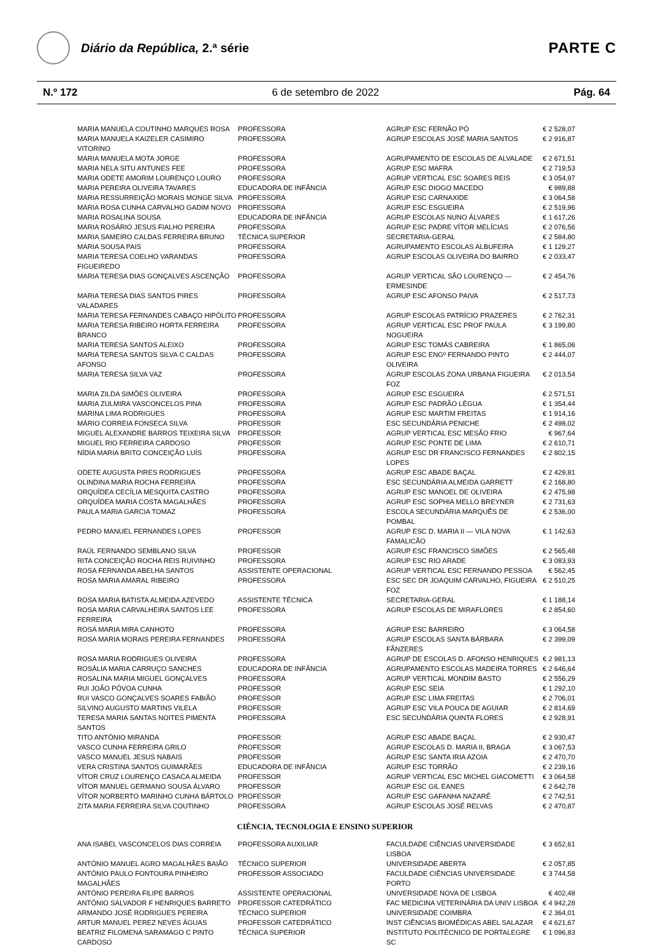Diário da República, 2.ª série
PARTE C
N.º 172 6 de setembro de 2022 Pág. 64
| MARIA MANUELA COUTINHO MARQUES ROSA | PROFESSORA | AGRUP ESC FERNÃO PÓ | € 2 528,07 |
| MARIA MANUELA KAIZELER CASIMIRO VITORINO | PROFESSORA | AGRUP ESCOLAS JOSÉ MARIA SANTOS | € 2 916,87 |
| MARIA MANUELA MOTA JORGE | PROFESSORA | AGRUPAMENTO DE ESCOLAS DE ALVALADE | € 2 671,51 |
| MARIA NELA SITU ANTUNES FEE | PROFESSORA | AGRUP ESC MAFRA | € 2 719,53 |
| MARIA ODETE AMORIM LOURENÇO LOURO | PROFESSORA | AGRUP VERTICAL ESC SOARES REIS | € 3 054,97 |
| MARIA PEREIRA OLIVEIRA TAVARES | EDUCADORA DE INFÂNCIA | AGRUP ESC DIOGO MACEDO | € 989,88 |
| MARIA RESSURREIÇÃO MORAIS MONGE SILVA | PROFESSORA | AGRUP ESC CARNAXIDE | € 3 064,58 |
| MARIA ROSA CUNHA CARVALHO GADIM NOVO | PROFESSORA | AGRUP ESC ESGUEIRA | € 2 519,96 |
| MARIA ROSALINA SOUSA | EDUCADORA DE INFÂNCIA | AGRUP ESCOLAS NUNO ÁLVARES | € 1 617,26 |
| MARIA ROSÁRIO JESUS FIALHO PEREIRA | PROFESSORA | AGRUP ESC PADRE VÍTOR MELÍCIAS | € 2 076,56 |
| MARIA SAMEIRO CALDAS FERREIRA BRUNO | TÉCNICA SUPERIOR | SECRETARIA-GERAL | € 2 584,80 |
| MARIA SOUSA PAIS | PROFESSORA | AGRUPAMENTO ESCOLAS ALBUFEIRA | € 1 129,27 |
| MARIA TERESA COELHO VARANDAS FIGUEIREDO | PROFESSORA | AGRUP ESCOLAS OLIVEIRA DO BAIRRO | € 2 033,47 |
| MARIA TERESA DIAS GONÇALVES ASCENÇÃO | PROFESSORA | AGRUP VERTICAL SÃO LOURENÇO — ERMESINDE | € 2 454,76 |
| MARIA TERESA DIAS SANTOS PIRES VALADARES | PROFESSORA | AGRUP ESC AFONSO PAIVA | € 2 517,73 |
| MARIA TERESA FERNANDES CABAÇO HIPÓLITO | PROFESSORA | AGRUP ESCOLAS PATRÍCIO PRAZERES | € 2 762,31 |
| MARIA TERESA RIBEIRO HORTA FERREIRA BRANCO | PROFESSORA | AGRUP VERTICAL ESC PROF PAULA NOGUEIRA | € 3 199,80 |
| MARIA TERESA SANTOS ALEIXO | PROFESSORA | AGRUP ESC TOMÁS CABREIRA | € 1 865,06 |
| MARIA TERESA SANTOS SILVA C CALDAS AFONSO | PROFESSORA | AGRUP ESC ENGº FERNANDO PINTO OLIVEIRA | € 2 444,07 |
| MARIA TERESA SILVA VAZ | PROFESSORA | AGRUP ESCOLAS ZONA URBANA FIGUEIRA FOZ | € 2 013,54 |
| MARIA ZILDA SIMÕES OLIVEIRA | PROFESSORA | AGRUP ESC ESGUEIRA | € 2 571,51 |
| MARIA ZULMIRA VASCONCELOS PINA | PROFESSORA | AGRUP ESC PADRÃO LÉGUA | € 1 354,44 |
| MARINA LIMA RODRIGUES | PROFESSORA | AGRUP ESC MARTIM FREITAS | € 1 914,16 |
| MÁRIO CORREIA FONSECA SILVA | PROFESSOR | ESC SECUNDÁRIA PENICHE | € 2 498,02 |
| MIGUEL ALEXANDRE BARROS TEIXEIRA SILVA | PROFESSOR | AGRUP VERTICAL ESC MESÃO FRIO | € 967,64 |
| MIGUEL RIO FERREIRA CARDOSO | PROFESSOR | AGRUP ESC PONTE DE LIMA | € 2 610,71 |
| NÍDIA MARIA BRITO CONCEIÇÃO LUÍS | PROFESSORA | AGRUP ESC DR FRANCISCO FERNANDES LOPES | € 2 802,15 |
| ODETE AUGUSTA PIRES RODRIGUES | PROFESSORA | AGRUP ESC ABADE BAÇAL | € 2 429,81 |
| OLINDINA MARIA ROCHA FERREIRA | PROFESSORA | ESC SECUNDÁRIA ALMEIDA GARRETT | € 2 168,80 |
| ORQUÍDEA CECÍLIA MESQUITA CASTRO | PROFESSORA | AGRUP ESC MANOEL DE OLIVEIRA | € 2 475,98 |
| ORQUÍDEA MARIA COSTA MAGALHÃES | PROFESSORA | AGRUP ESC SOPHIA MELLO BREYNER | € 2 731,63 |
| PAULA MARIA GARCIA TOMAZ | PROFESSORA | ESCOLA SECUNDÁRIA MARQUÊS DE POMBAL | € 2 536,00 |
| PEDRO MANUEL FERNANDES LOPES | PROFESSOR | AGRUP ESC D. MARIA II — VILA NOVA FAMALICÃO | € 1 142,63 |
| RAÚL FERNANDO SEMBLANO SILVA | PROFESSOR | AGRUP ESC FRANCISCO SIMÕES | € 2 565,48 |
| RITA CONCEIÇÃO ROCHA REIS RUIVINHO | PROFESSORA | AGRUP ESC RIO ARADE | € 3 083,93 |
| ROSA FERNANDA ABELHA SANTOS | ASSISTENTE OPERACIONAL | AGRUP VERTICAL ESC FERNANDO PESSOA | € 562,45 |
| ROSA MARIA AMARAL RIBEIRO | PROFESSORA | ESC SEC DR JOAQUIM CARVALHO, FIGUEIRA FOZ | € 2 510,25 |
| ROSA MARIA BATISTA ALMEIDA AZEVEDO | ASSISTENTE TÉCNICA | SECRETARIA-GERAL | € 1 188,14 |
| ROSA MARIA CARVALHEIRA SANTOS LEE FERREIRA | PROFESSORA | AGRUP ESCOLAS DE MIRAFLORES | € 2 854,60 |
| ROSA MARIA MIRA CANHOTO | PROFESSORA | AGRUP ESC BARREIRO | € 3 064,58 |
| ROSA MARIA MORAIS PEREIRA FERNANDES | PROFESSORA | AGRUP ESCOLAS SANTA BÁRBARA FÃNZERES | € 2 399,09 |
| ROSA MARIA RODRIGUES OLIVEIRA | PROFESSORA | AGRUP DE ESCOLAS D. AFONSO HENRIQUES | € 2 981,13 |
| ROSÁLIA MARIA CARRUÇO SANCHES | EDUCADORA DE INFÂNCIA | AGRUPAMENTO ESCOLAS MADEIRA TORRES | € 2 646,64 |
| ROSALINA MARIA MIGUEL GONÇALVES | PROFESSORA | AGRUP VERTICAL MONDIM BASTO | € 2 556,29 |
| RUI JOÃO PÓVOA CUNHA | PROFESSOR | AGRUP ESC SEIA | € 1 292,10 |
| RUI VASCO GONÇALVES SOARES FABIÃO | PROFESSOR | AGRUP ESC LIMA FREITAS | € 2 706,01 |
| SILVINO AUGUSTO MARTINS VILELA | PROFESSOR | AGRUP ESC VILA POUCA DE AGUIAR | € 2 814,69 |
| TERESA MARIA SANTAS NOITES PIMENTA SANTOS | PROFESSORA | ESC SECUNDÁRIA QUINTA FLORES | € 2 928,91 |
| TITO ANTÓNIO MIRANDA | PROFESSOR | AGRUP ESC ABADE BAÇAL | € 2 930,47 |
| VASCO CUNHA FERREIRA GRILO | PROFESSOR | AGRUP ESCOLAS D. MARIA II, BRAGA | € 3 067,53 |
| VASCO MANUEL JESUS NABAIS | PROFESSOR | AGRUP ESC SANTA IRIA AZOIA | € 2 470,70 |
| VERA CRISTINA SANTOS GUIMARÃES | EDUCADORA DE INFÂNCIA | AGRUP ESC TORRÃO | € 2 239,16 |
| VÍTOR CRUZ LOURENÇO CASACA ALMEIDA | PROFESSOR | AGRUP VERTICAL ESC MICHEL GIACOMETTI | € 3 064,58 |
| VÍTOR MANUEL GERMANO SOUSA ÁLVARO | PROFESSOR | AGRUP ESC GIL EANES | € 2 642,78 |
| VÍTOR NORBERTO MARINHO CUNHA BÁRTOLO | PROFESSOR | AGRUP ESC GAFANHA NAZARÉ | € 2 742,51 |
| ZITA MARIA FERREIRA SILVA COUTINHO | PROFESSORA | AGRUP ESCOLAS JOSÉ RELVAS | € 2 470,87 |
CIÊNCIA, TECNOLOGIA E ENSINO SUPERIOR
| ANA ISABEL VASCONCELOS DIAS CORREIA | PROFESSORA AUXILIAR | FACULDADE CIÊNCIAS UNIVERSIDADE LISBOA | € 3 652,61 |
| ANTÓNIO MANUEL AGRO MAGALHÃES BAIÃO | TÉCNICO SUPERIOR | UNIVERSIDADE ABERTA | € 2 057,85 |
| ANTÓNIO PAULO FONTOURA PINHEIRO MAGALHÃES | PROFESSOR ASSOCIADO | FACULDADE CIÊNCIAS UNIVERSIDADE PORTO | € 3 744,58 |
| ANTÓNIO PEREIRA FILIPE BARROS | ASSISTENTE OPERACIONAL | UNIVERSIDADE NOVA DE LISBOA | € 402,48 |
| ANTÓNIO SALVADOR F HENRIQUES BARRETO | PROFESSOR CATEDRÁTICO | FAC MEDICINA VETERINÁRIA DA UNIV LISBOA | € 4 942,28 |
| ARMANDO JOSÉ RODRIGUES PEREIRA | TÉCNICO SUPERIOR | UNIVERSIDADE COIMBRA | € 2 364,01 |
| ARTUR MANUEL PEREZ NEVES ÁGUAS | PROFESSOR CATEDRÁTICO | INST CIÊNCIAS BIOMÉDICAS ABEL SALAZAR | € 4 621,67 |
| BEATRIZ FILOMENA SARAMAGO C PINTO CARDOSO | TÉCNICA SUPERIOR | INSTITUTO POLITÉCNICO DE PORTALEGRE SC | € 1 096,83 |